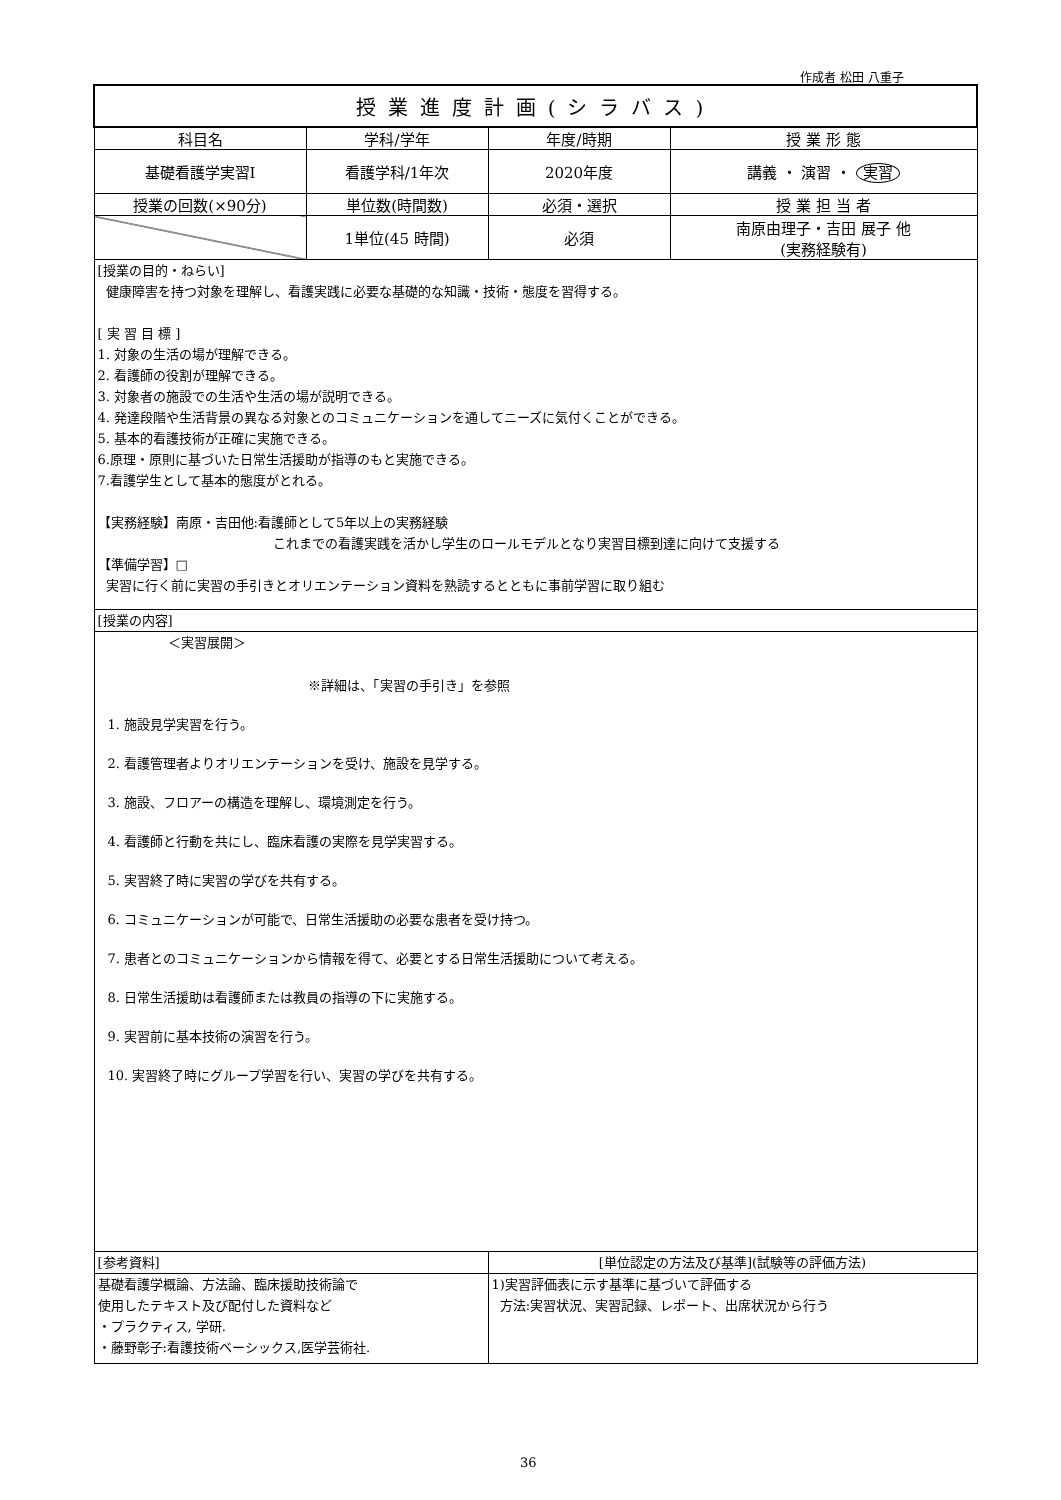作成者 松田 八重子
| 授業進度計画(シラバス) | | | |
| 科目名 | 学科/学年 | 年度/時期 | 授 業 形 態 |
| 基礎看護学実習Ⅰ | 看護学科/1年次 | 2020年度 | 講義 ・ 演習 ・ 実習 |
| 授業の回数(×90分) | 単位数(時間数) | 必須・選択 | 授 業 担 当 者 |
| | 1単位(45 時間) | 必須 | 南原由理子・吉田 展子 他 (実務経験有) |
| [授業の目的・ねらい] 健康障害を持つ対象を理解し、看護実践に必要な基礎的な知識・技術・態度を習得する。 [ 実 習 目 標 ] 1. 対象の生活の場が理解できる。 2. 看護師の役割が理解できる。 3. 対象者の施設での生活や生活の場が説明できる。 4. 発達段階や生活背景の異なる対象とのコミュニケーションを通してニーズに気付くことができる。 5. 基本的看護技術が正確に実施できる。 6.原理・原則に基づいた日常生活援助が指導のもと実施できる。 7.看護学生として基本的態度がとれる。 【実務経験】南原・吉田他:看護師として5年以上の実務経験 これまでの看護実践を活かし学生のロールモデルとなり実習目標到達に向けて支援する 【準備学習】□ 実習に行く前に実習の手引きとオリエンテーション資料を熟読するとともに事前学習に取り組む | | | |
| [授業の内容] | | | |
| ＜実習展開＞ ※詳細は、「実習の手引き」を参照 1. 施設見学実習を行う。 2. 看護管理者よりオリエンテーションを受け、施設を見学する。 3. 施設、フロアーの構造を理解し、環境測定を行う。 4. 看護師と行動を共にし、臨床看護の実際を見学実習する。 5. 実習終了時に実習の学びを共有する。 6. コミュニケーションが可能で、日常生活援助の必要な患者を受け持つ。 7. 患者とのコミュニケーションから情報を得て、必要とする日常生活援助について考える。 8. 日常生活援助は看護師または教員の指導の下に実施する。 9. 実習前に基本技術の演習を行う。 10. 実習終了時にグループ学習を行い、実習の学びを共有する。 | | | |
| [参考資料] | | [単位認定の方法及び基準](試験等の評価方法) | |
| 基礎看護学概論、方法論、臨床援助技術論で 使用したテキスト及び配付した資料など ・プラクティス, 学研. ・藤野彰子:看護技術ベーシックス,医学芸術社. | | 1)実習評価表に示す基準に基づいて評価する 方法:実習状況、実習記録、レポート、出席状況から行う | |
36